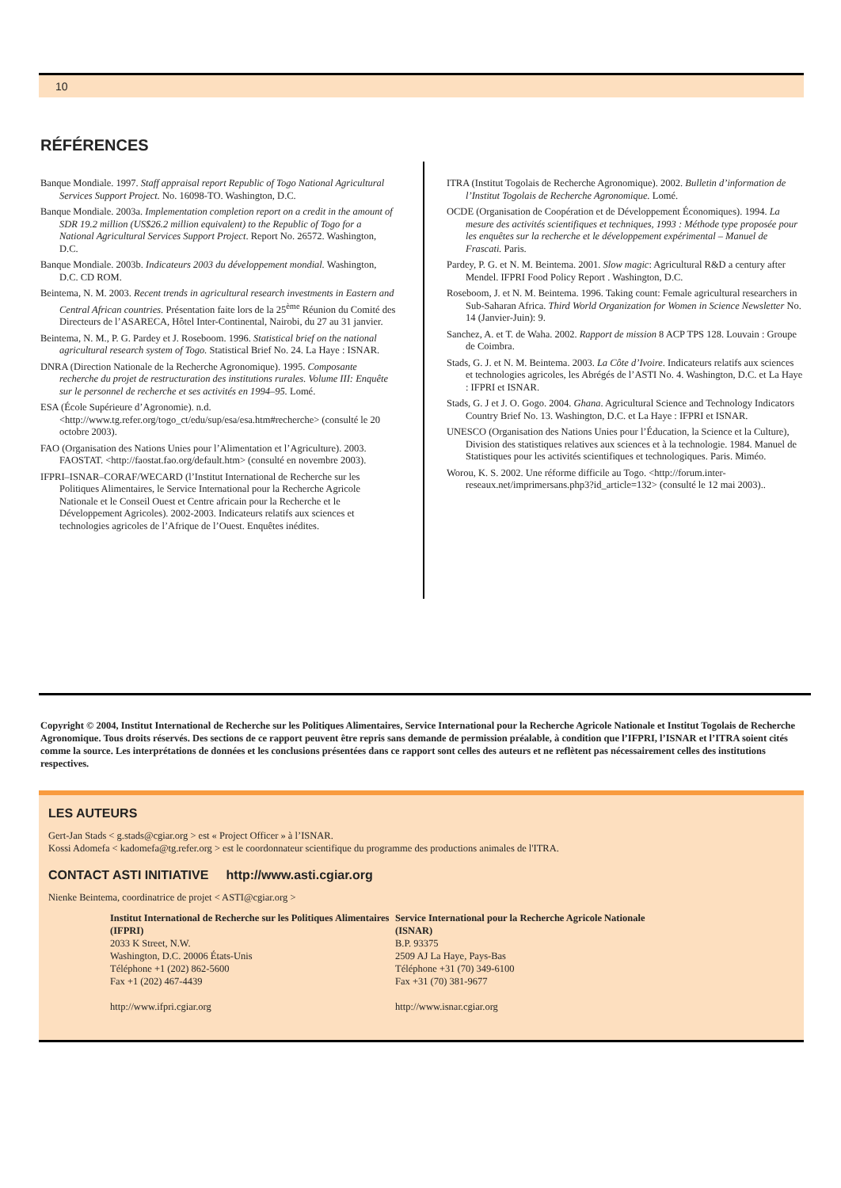10
RÉFÉRENCES
Banque Mondiale. 1997. Staff appraisal report Republic of Togo National Agricultural Services Support Project. No. 16098-TO. Washington, D.C.
Banque Mondiale. 2003a. Implementation completion report on a credit in the amount of SDR 19.2 million (US$26.2 million equivalent) to the Republic of Togo for a National Agricultural Services Support Project. Report No. 26572. Washington, D.C.
Banque Mondiale. 2003b. Indicateurs 2003 du développement mondial. Washington, D.C. CD ROM.
Beintema, N. M. 2003. Recent trends in agricultural research investments in Eastern and Central African countries. Présentation faite lors de la 25<sup>ème</sup> Réunion du Comité des Directeurs de l’ASARECA, Hôtel Inter-Continental, Nairobi, du 27 au 31 janvier.
Beintema, N. M., P. G. Pardey et J. Roseboom. 1996. Statistical brief on the national agricultural research system of Togo. Statistical Brief No. 24. La Haye : ISNAR.
DNRA (Direction Nationale de la Recherche Agronomique). 1995. Composante recherche du projet de restructuration des institutions rurales. Volume III: Enquête sur le personnel de recherche et ses activités en 1994–95. Lomé.
ESA (École Supérieure d’Agronomie). n.d. <http://www.tg.refer.org/togo_ct/edu/sup/esa/esa.htm#recherche> (consulté le 20 octobre 2003).
FAO (Organisation des Nations Unies pour l’Alimentation et l’Agriculture). 2003. FAOSTAT. <http://faostat.fao.org/default.htm> (consulté en novembre 2003).
IFPRI–ISNAR–CORAF/WECARD (l’Institut International de Recherche sur les Politiques Alimentaires, le Service International pour la Recherche Agricole Nationale et le Conseil Ouest et Centre africain pour la Recherche et le Développement Agricoles). 2002-2003. Indicateurs relatifs aux sciences et technologies agricoles de l’Afrique de l’Ouest. Enquêtes inédites.
ITRA (Institut Togolais de Recherche Agronomique). 2002. Bulletin d’information de l’Institut Togolais de Recherche Agronomique. Lomé.
OCDE (Organisation de Coopération et de Développement Économiques). 1994. La mesure des activités scientifiques et techniques, 1993 : Méthode type proposée pour les enquêtes sur la recherche et le développement expérimental – Manuel de Frascati. Paris.
Pardey, P. G. et N. M. Beintema. 2001. Slow magic: Agricultural R&D a century after Mendel. IFPRI Food Policy Report . Washington, D.C.
Roseboom, J. et N. M. Beintema. 1996. Taking count: Female agricultural researchers in Sub-Saharan Africa. Third World Organization for Women in Science Newsletter No. 14 (Janvier-Juin): 9.
Sanchez, A. et T. de Waha. 2002. Rapport de mission 8 ACP TPS 128. Louvain : Groupe de Coimbra.
Stads, G. J. et N. M. Beintema. 2003. La Côte d’Ivoire. Indicateurs relatifs aux sciences et technologies agricoles, les Abrégés de l’ASTI No. 4. Washington, D.C. et La Haye : IFPRI et ISNAR.
Stads, G. J et J. O. Gogo. 2004. Ghana. Agricultural Science and Technology Indicators Country Brief No. 13. Washington, D.C. et La Haye : IFPRI et ISNAR.
UNESCO (Organisation des Nations Unies pour l’Éducation, la Science et la Culture), Division des statistiques relatives aux sciences et à la technologie. 1984. Manuel de Statistiques pour les activités scientifiques et technologiques. Paris. Miméo.
Worou, K. S. 2002. Une réforme difficile au Togo. <http://forum.inter-reseaux.net/imprimersans.php3?id_article=132> (consulté le 12 mai 2003)..
Copyright © 2004, Institut International de Recherche sur les Politiques Alimentaires, Service International pour la Recherche Agricole Nationale et Institut Togolais de Recherche Agronomique. Tous droits réservés. Des sections de ce rapport peuvent être repris sans demande de permission préalable, à condition que l’IFPRI, l’ISNAR et l’ITRA soient cités comme la source. Les interprétations de données et les conclusions présentées dans ce rapport sont celles des auteurs et ne reflètent pas nécessairement celles des institutions respectives.
LES AUTEURS
Gert-Jan Stads < g.stads@cgiar.org > est « Project Officer » à l’ISNAR.
Kossi Adomefa < kadomefa@tg.refer.org > est le coordonnateur scientifique du programme des productions animales de l'ITRA.
CONTACT ASTI INITIATIVE http://www.asti.cgiar.org
Nienke Beintema, coordinatrice de projet < ASTI@cgiar.org >
Institut International de Recherche sur les Politiques Alimentaires (IFPRI)
2033 K Street, N.W.
Washington, D.C. 20006 États-Unis
Téléphone +1 (202) 862-5600
Fax +1 (202) 467-4439
http://www.ifpri.cgiar.org
Service International pour la Recherche Agricole Nationale (ISNAR)
B.P. 93375
2509 AJ La Haye, Pays-Bas
Téléphone +31 (70) 349-6100
Fax +31 (70) 381-9677
http://www.isnar.cgiar.org